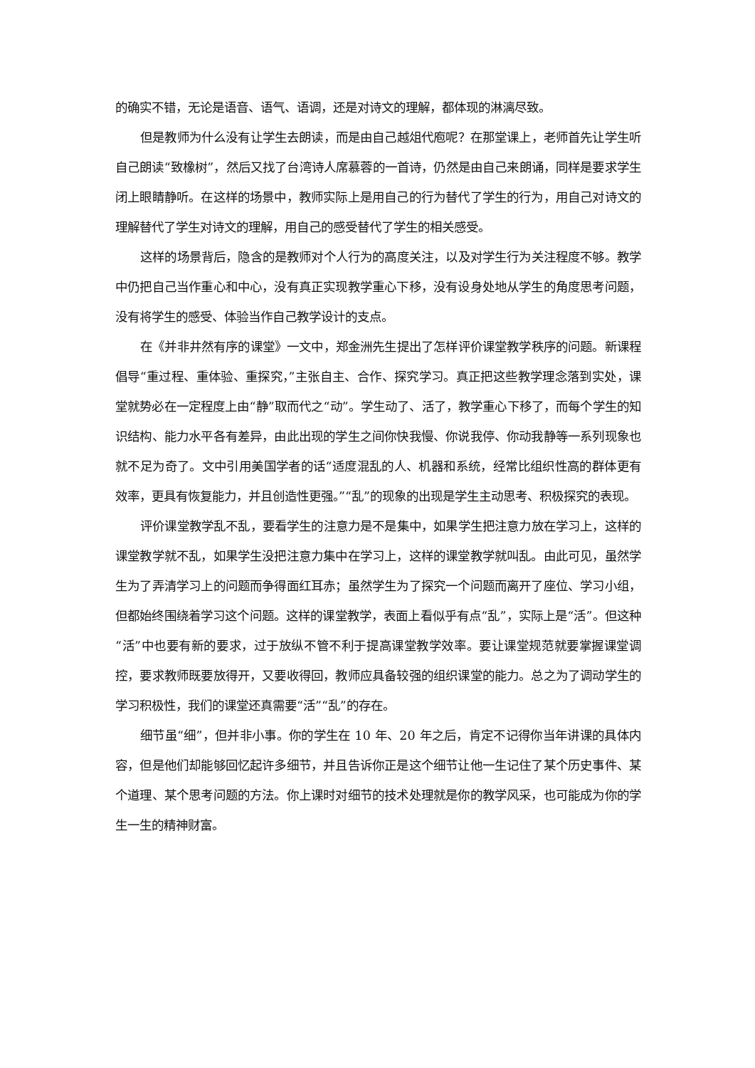的确实不错，无论是语音、语气、语调，还是对诗文的理解，都体现的淋漓尽致。
但是教师为什么没有让学生去朗读，而是由自己越俎代庖呢？在那堂课上，老师首先让学生听自己朗读“致橡树”，然后又找了台湾诗人席慕蓉的一首诗，仍然是由自己来朗诵，同样是要求学生闭上眼睛静听。在这样的场景中，教师实际上是用自己的行为替代了学生的行为，用自己对诗文的理解替代了学生对诗文的理解，用自己的感受替代了学生的相关感受。
这样的场景背后，隐含的是教师对个人行为的高度关注，以及对学生行为关注程度不够。教学中仍把自己当作重心和中心，没有真正实现教学重心下移，没有设身处地从学生的角度思考问题，没有将学生的感受、体验当作自己教学设计的支点。
在《并非井然有序的课堂》一文中，郑金洲先生提出了怎样评价课堂教学秩序的问题。新课程倡导“重过程、重体验、重探究，”主张自主、合作、探究学习。真正把这些教学理念落到实处，课堂就势必在一定程度上由“静”取而代之“动”。学生动了、活了，教学重心下移了，而每个学生的知识结构、能力水平各有差异，由此出现的学生之间你快我慢、你说我停、你动我静等一系列现象也就不足为奇了。文中引用美国学者的话“适度混乱的人、机器和系统，经常比组织性高的群体更有效率，更具有恢复能力，并且创造性更强。”“乱”的现象的出现是学生主动思考、积极探究的表现。
评价课堂教学乱不乱，要看学生的注意力是不是集中，如果学生把注意力放在学习上，这样的课堂教学就不乱，如果学生没把注意力集中在学习上，这样的课堂教学就叫乱。由此可见，虽然学生为了弄清学习上的问题而争得面红耳赤；虽然学生为了探究一个问题而离开了座位、学习小组，但都始终围绕着学习这个问题。这样的课堂教学，表面上看似乎有点“乱”，实际上是“活”。但这种“活”中也要有新的要求，过于放纵不管不利于提高课堂教学效率。要让课堂规范就要掌握课堂调控，要求教师既要放得开，又要收得回，教师应具备较强的组织课堂的能力。总之为了调动学生的学习积极性，我们的课堂还真需要“活”“乱”的存在。
细节虽“细”，但并非小事。你的学生在 10 年、20 年之后，肯定不记得你当年讲课的具体内容，但是他们却能够回忆起许多细节，并且告诉你正是这个细节让他一生记住了某个历史事件、某个道理、某个思考问题的方法。你上课时对细节的技术处理就是你的教学风采，也可能成为你的学生一生的精神财富。